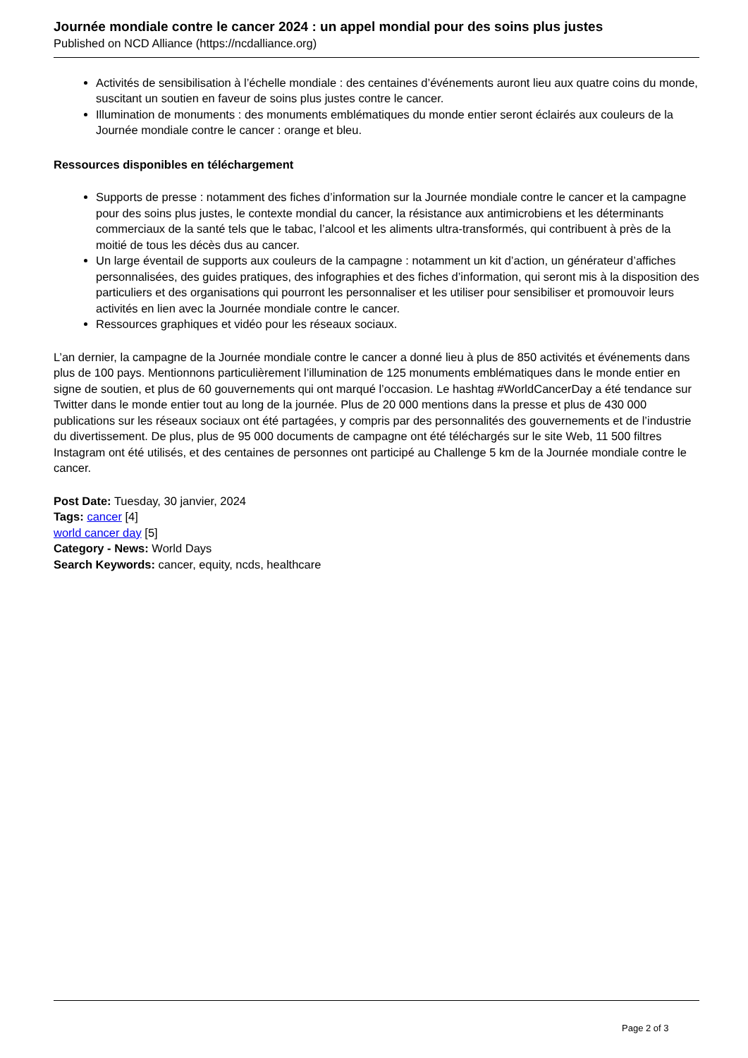Journée mondiale contre le cancer 2024 : un appel mondial pour des soins plus justes
Published on NCD Alliance (https://ncdalliance.org)
Activités de sensibilisation à l’échelle mondiale : des centaines d’événements auront lieu aux quatre coins du monde, suscitant un soutien en faveur de soins plus justes contre le cancer.
Illumination de monuments : des monuments emblématiques du monde entier seront éclairés aux couleurs de la Journée mondiale contre le cancer : orange et bleu.
Ressources disponibles en téléchargement
Supports de presse : notamment des fiches d’information sur la Journée mondiale contre le cancer et la campagne pour des soins plus justes, le contexte mondial du cancer, la résistance aux antimicrobiens et les déterminants commerciaux de la santé tels que le tabac, l’alcool et les aliments ultra-transformés, qui contribuent à près de la moitié de tous les décès dus au cancer.
Un large éventail de supports aux couleurs de la campagne : notamment un kit d’action, un générateur d’affiches personnalisées, des guides pratiques, des infographies et des fiches d’information, qui seront mis à la disposition des particuliers et des organisations qui pourront les personnaliser et les utiliser pour sensibiliser et promouvoir leurs activités en lien avec la Journée mondiale contre le cancer.
Ressources graphiques et vidéo pour les réseaux sociaux.
L’an dernier, la campagne de la Journée mondiale contre le cancer a donné lieu à plus de 850 activités et événements dans plus de 100 pays. Mentionnons particulièrement l’illumination de 125 monuments emblématiques dans le monde entier en signe de soutien, et plus de 60 gouvernements qui ont marqué l’occasion. Le hashtag #WorldCancerDay a été tendance sur Twitter dans le monde entier tout au long de la journée. Plus de 20 000 mentions dans la presse et plus de 430 000 publications sur les réseaux sociaux ont été partagées, y compris par des personnalités des gouvernements et de l’industrie du divertissement. De plus, plus de 95 000 documents de campagne ont été téléchargés sur le site Web, 11 500 filtres Instagram ont été utilisés, et des centaines de personnes ont participé au Challenge 5 km de la Journée mondiale contre le cancer.
Post Date: Tuesday, 30 janvier, 2024
Tags: cancer [4]
world cancer day [5]
Category - News: World Days
Search Keywords: cancer, equity, ncds, healthcare
Page 2 of 3